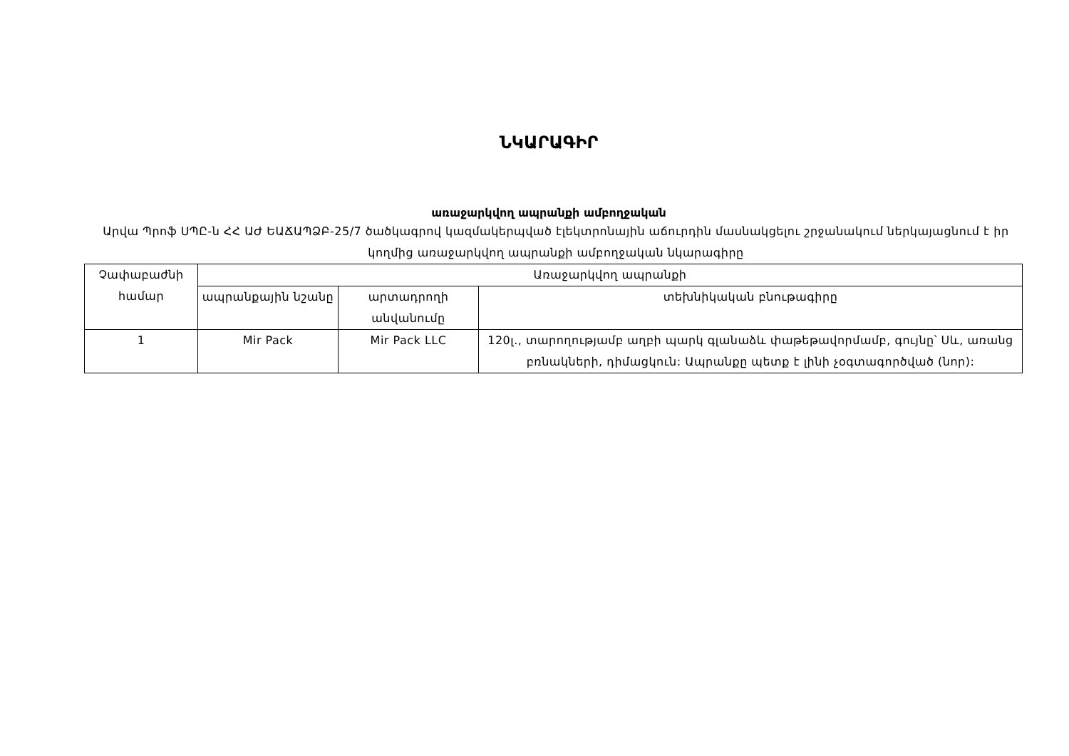ՆԿԱՐԱԳԻՐ
առաջարկվող ապրանքի ամբողջական
Արվա Պրոֆ ՍՊԸ-ն ՀՀ ԱԺ ԵԱՃԱՊՁԲ-25/7 ծածկագրով կազմակերպված էլեկտրոնային աճուրդին մասնակցելու շրջանակում ներկայացնում է իր կողմից առաջարկվող ապրանքի ամբողջական նկարագիրը
| Չափաբաժնի համար | Առաջարկվող ապրանքի | | |
| --- | --- | --- | --- |
| | ապրանքային նշանը | արտադրողի անվանումը | տեխնիկական բնութագիրը |
| 1 | Mir Pack | Mir Pack LLC | 120լ., տարողությամբ աղբի պարկ գլանաձև փաթեթավորմամբ, գույնը՝ Սև, առանց բռնակների, դիմացկուն: Ապրանքը պետք է լինի չօգտագործված (նոր): |